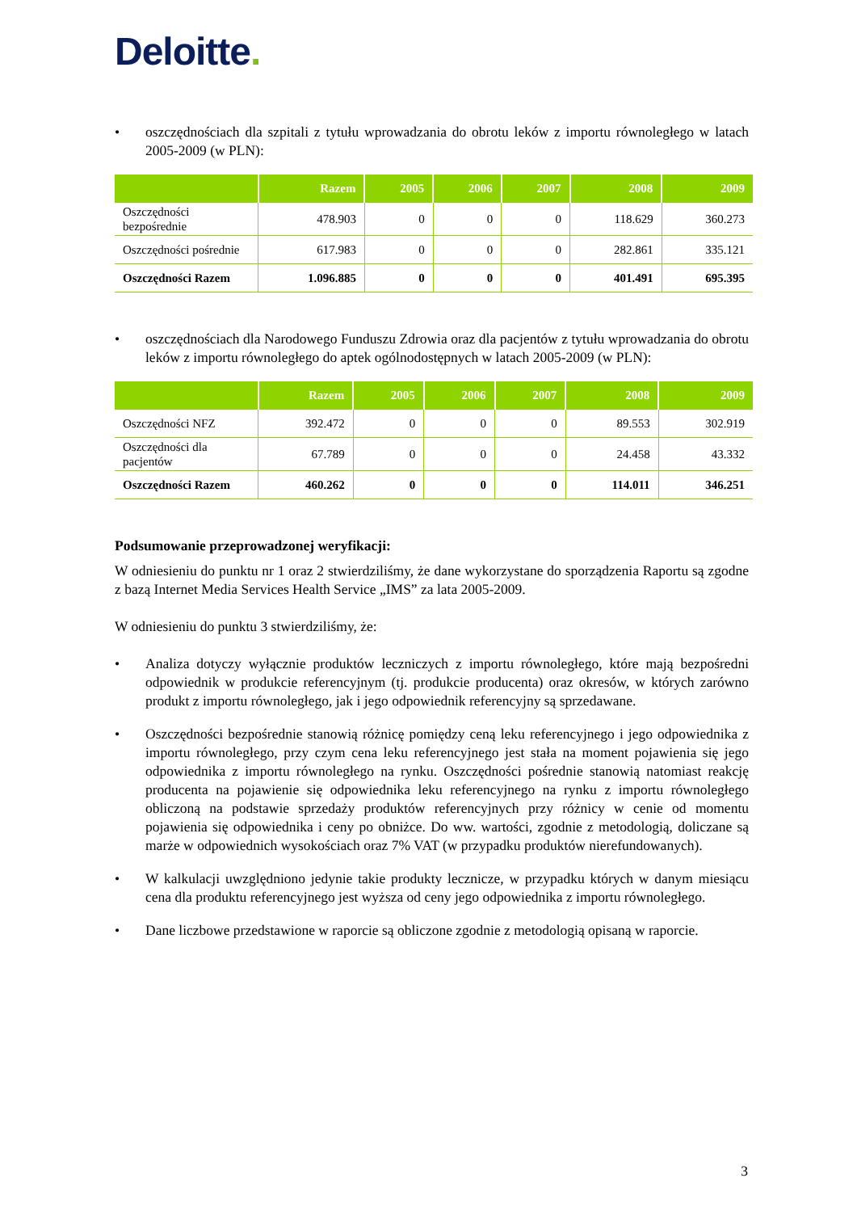Deloitte.
• oszczędnościach dla szpitali z tytułu wprowadzania do obrotu leków z importu równoległego w latach 2005-2009 (w PLN):
| | Razem | 2005 | 2006 | 2007 | 2008 | 2009 |
| --- | --- | --- | --- | --- | --- | --- |
| Oszczędności bezpośrednie | 478.903 | 0 | 0 | 0 | 118.629 | 360.273 |
| Oszczędności pośrednie | 617.983 | 0 | 0 | 0 | 282.861 | 335.121 |
| Oszczędności Razem | 1.096.885 | 0 | 0 | 0 | 401.491 | 695.395 |
• oszczędnościach dla Narodowego Funduszu Zdrowia oraz dla pacjentów z tytułu wprowadzania do obrotu leków z importu równoległego do aptek ogólnodostępnych w latach 2005-2009 (w PLN):
| | Razem | 2005 | 2006 | 2007 | 2008 | 2009 |
| --- | --- | --- | --- | --- | --- | --- |
| Oszczędności NFZ | 392.472 | 0 | 0 | 0 | 89.553 | 302.919 |
| Oszczędności dla pacjentów | 67.789 | 0 | 0 | 0 | 24.458 | 43.332 |
| Oszczędności Razem | 460.262 | 0 | 0 | 0 | 114.011 | 346.251 |
Podsumowanie przeprowadzonej weryfikacji:
W odniesieniu do punktu nr 1 oraz 2 stwierdziliśmy, że dane wykorzystane do sporządzenia Raportu są zgodne z bazą Internet Media Services Health Service „IMS” za lata 2005-2009.
W odniesieniu do punktu 3 stwierdziliśmy, że:
• Analiza dotyczy wyłącznie produktów leczniczych z importu równoległego, które mają bezpośredni odpowiednik w produkcie referencyjnym (tj. produkcie producenta) oraz okresów, w których zarówno produkt z importu równoległego, jak i jego odpowiednik referencyjny są sprzedawane.
• Oszczędności bezpośrednie stanowią różnicę pomiędzy ceną leku referencyjnego i jego odpowiednika z importu równoległego, przy czym cena leku referencyjnego jest stała na moment pojawienia się jego odpowiednika z importu równoległego na rynku. Oszczędności pośrednie stanowią natomiast reakcję producenta na pojawienie się odpowiednika leku referencyjnego na rynku z importu równoległego obliczoną na podstawie sprzedaży produktów referencyjnych przy różnicy w cenie od momentu pojawienia się odpowiednika i ceny po obniżce. Do ww. wartości, zgodnie z metodologią, doliczane są marże w odpowiednich wysokościach oraz 7% VAT (w przypadku produktów nierefundowanych).
• W kalkulacji uwzględniono jedynie takie produkty lecznicze, w przypadku których w danym miesiącu cena dla produktu referencyjnego jest wyższa od ceny jego odpowiednika z importu równoległego.
• Dane liczbowe przedstawione w raporcie są obliczone zgodnie z metodologią opisaną w raporcie.
3